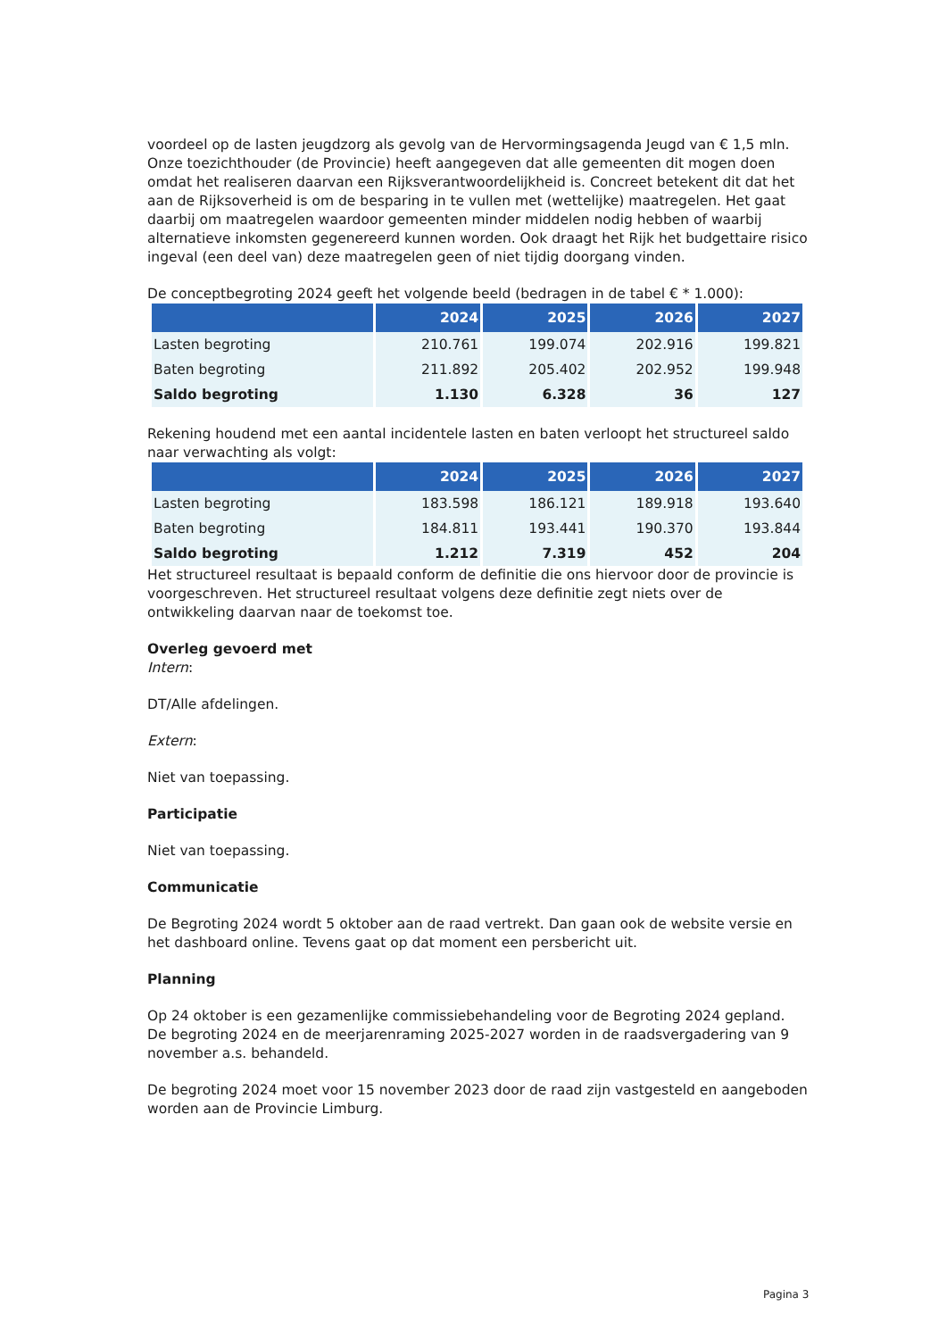voordeel op de lasten jeugdzorg als gevolg van de Hervormingsagenda Jeugd van € 1,5 mln. Onze toezichthouder (de Provincie) heeft aangegeven dat alle gemeenten dit mogen doen omdat het realiseren daarvan een Rijksverantwoordelijkheid is. Concreet betekent dit dat het aan de Rijksoverheid is om de besparing in te vullen met (wettelijke) maatregelen. Het gaat daarbij om maatregelen waardoor gemeenten minder middelen nodig hebben of waarbij alternatieve inkomsten gegenereerd kunnen worden. Ook draagt het Rijk het budgettaire risico ingeval (een deel van) deze maatregelen geen of niet tijdig doorgang vinden.
De conceptbegroting 2024 geeft het volgende beeld (bedragen in de tabel € * 1.000):
| | 2024 | 2025 | 2026 | 2027 |
| --- | --- | --- | --- | --- |
| Lasten begroting | 210.761 | 199.074 | 202.916 | 199.821 |
| Baten begroting | 211.892 | 205.402 | 202.952 | 199.948 |
| Saldo begroting | 1.130 | 6.328 | 36 | 127 |
Rekening houdend met een aantal incidentele lasten en baten verloopt het structureel saldo naar verwachting als volgt:
| | 2024 | 2025 | 2026 | 2027 |
| --- | --- | --- | --- | --- |
| Lasten begroting | 183.598 | 186.121 | 189.918 | 193.640 |
| Baten begroting | 184.811 | 193.441 | 190.370 | 193.844 |
| Saldo begroting | 1.212 | 7.319 | 452 | 204 |
Het structureel resultaat is bepaald conform de definitie die ons hiervoor door de provincie is voorgeschreven. Het structureel resultaat volgens deze definitie zegt niets over de ontwikkeling daarvan naar de toekomst toe.
Overleg gevoerd met
Intern:
DT/Alle afdelingen.
Extern:
Niet van toepassing.
Participatie
Niet van toepassing.
Communicatie
De Begroting 2024 wordt 5 oktober aan de raad vertrekt. Dan gaan ook de website versie en het dashboard online. Tevens gaat op dat moment een persbericht uit.
Planning
Op 24 oktober is een gezamenlijke commissiebehandeling voor de Begroting 2024 gepland.
De begroting 2024 en de meerjarenraming 2025-2027 worden in de raadsvergadering van 9 november a.s. behandeld.
De begroting 2024 moet voor 15 november 2023 door de raad zijn vastgesteld en aangeboden worden aan de Provincie Limburg.
Pagina 3